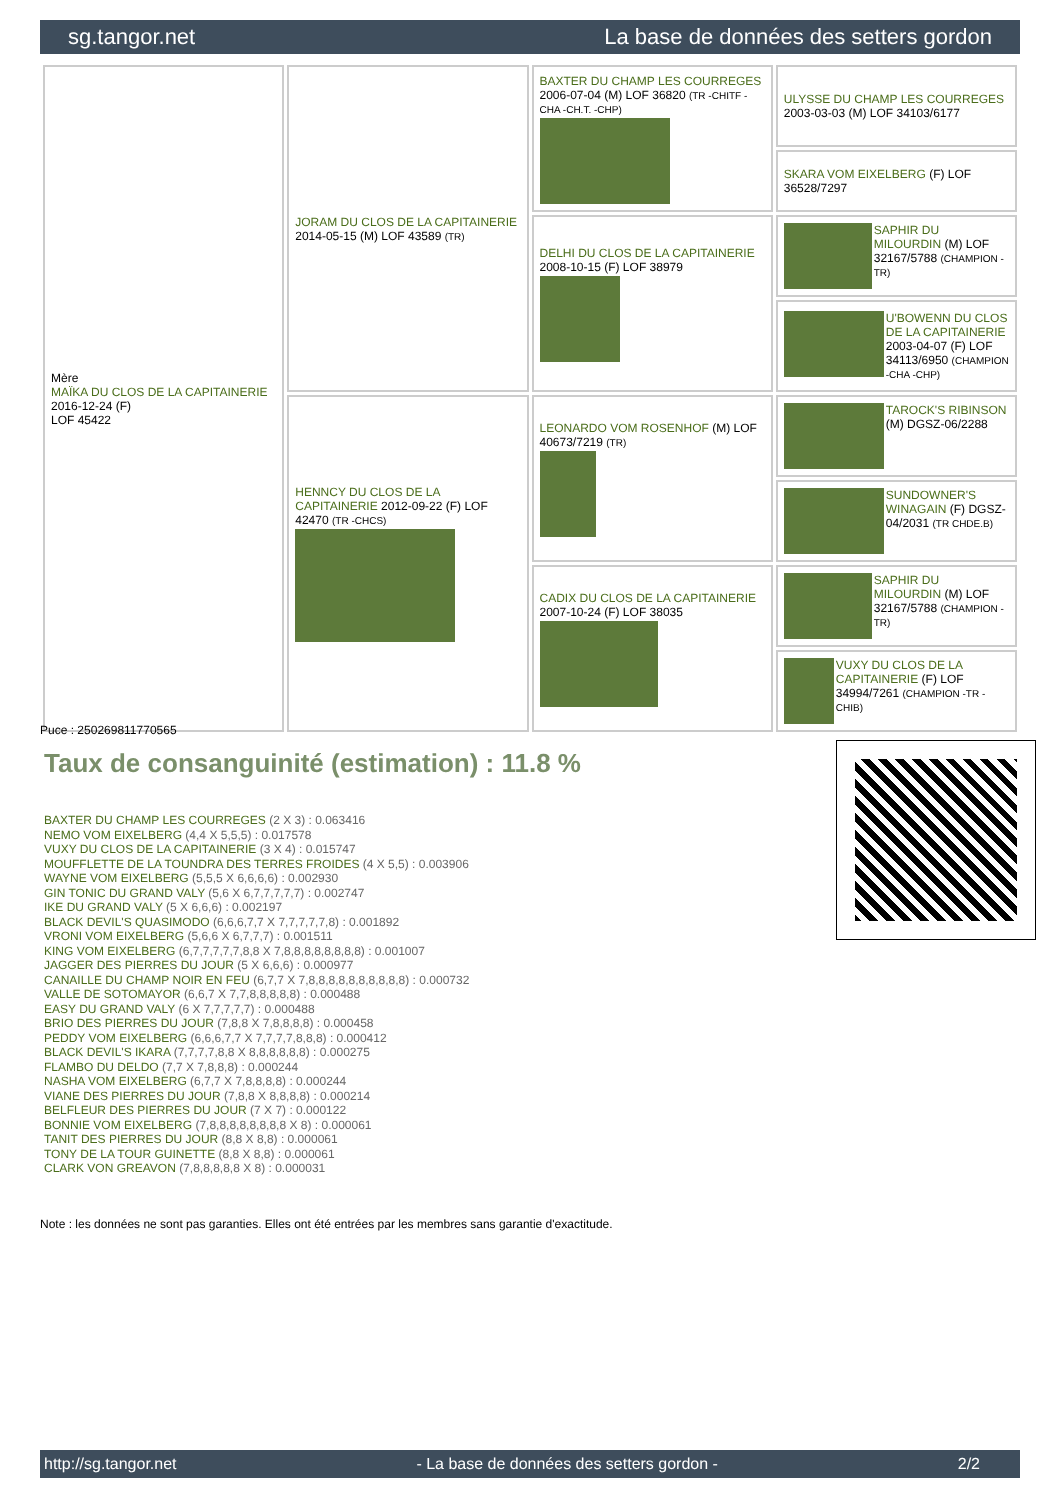sg.tangor.net La base de données des setters gordon
| Mère MAÏKA DU CLOS DE LA CAPITAINERIE 2016-12-24 (F) LOF 45422 | JORAM DU CLOS DE LA CAPITAINERIE 2014-05-15 (M) LOF 43589 (TR) | BAXTER DU CHAMP LES COURREGES 2006-07-04 (M) LOF 36820 (TR -CHITF -CHA -CH.T. -CHP) | ULYSSE DU CHAMP LES COURREGES 2003-03-03 (M) LOF 34103/6177 |
| | | | SKARA VOM EIXELBERG (F) LOF 36528/7297 |
| | | DELHI DU CLOS DE LA CAPITAINERIE 2008-10-15 (F) LOF 38979 | SAPHIR DU MILOURDIN (M) LOF 32167/5788 (CHAMPION -TR) |
| | | | U'BOWENN DU CLOS DE LA CAPITAINERIE 2003-04-07 (F) LOF 34113/6950 (CHAMPION -CHA -CHP) |
| | HENNCY DU CLOS DE LA CAPITAINERIE 2012-09-22 (F) LOF 42470 (TR -CHCS) | LEONARDO VOM ROSENHOF (M) LOF 40673/7219 (TR) | TAROCK'S RIBINSON (M) DGSZ-06/2288 |
| | | | SUNDOWNER'S WINAGAIN (F) DGSZ-04/2031 (TR CHDE.B) |
| | | CADIX DU CLOS DE LA CAPITAINERIE 2007-10-24 (F) LOF 38035 | SAPHIR DU MILOURDIN (M) LOF 32167/5788 (CHAMPION -TR) |
| | | | VUXY DU CLOS DE LA CAPITAINERIE (F) LOF 34994/7261 (CHAMPION -TR -CHIB) |
Puce : 250269811770565
Taux de consanguinité (estimation) : 11.8 %
BAXTER DU CHAMP LES COURREGES (2 X 3) : 0.063416
NEMO VOM EIXELBERG (4,4 X 5,5,5) : 0.017578
VUXY DU CLOS DE LA CAPITAINERIE (3 X 4) : 0.015747
MOUFFLETTE DE LA TOUNDRA DES TERRES FROIDES (4 X 5,5) : 0.003906
WAYNE VOM EIXELBERG (5,5,5 X 6,6,6,6) : 0.002930
GIN TONIC DU GRAND VALY (5,6 X 6,7,7,7,7,7) : 0.002747
IKE DU GRAND VALY (5 X 6,6,6) : 0.002197
BLACK DEVIL'S QUASIMODO (6,6,6,7,7 X 7,7,7,7,7,8) : 0.001892
VRONI VOM EIXELBERG (5,6,6 X 6,7,7,7) : 0.001511
KING VOM EIXELBERG (6,7,7,7,7,7,8,8 X 7,8,8,8,8,8,8,8,8) : 0.001007
JAGGER DES PIERRES DU JOUR (5 X 6,6,6) : 0.000977
CANAILLE DU CHAMP NOIR EN FEU (6,7,7 X 7,8,8,8,8,8,8,8,8,8,8) : 0.000732
VALLE DE SOTOMAYOR (6,6,7 X 7,7,8,8,8,8,8) : 0.000488
EASY DU GRAND VALY (6 X 7,7,7,7,7) : 0.000488
BRIO DES PIERRES DU JOUR (7,8,8 X 7,8,8,8,8) : 0.000458
PEDDY VOM EIXELBERG (6,6,6,7,7 X 7,7,7,7,8,8,8) : 0.000412
BLACK DEVIL'S IKARA (7,7,7,7,8,8 X 8,8,8,8,8,8) : 0.000275
FLAMBO DU DELDO (7,7 X 7,8,8,8) : 0.000244
NASHA VOM EIXELBERG (6,7,7 X 7,8,8,8,8) : 0.000244
VIANE DES PIERRES DU JOUR (7,8,8 X 8,8,8,8) : 0.000214
BELFLEUR DES PIERRES DU JOUR (7 X 7) : 0.000122
BONNIE VOM EIXELBERG (7,8,8,8,8,8,8,8,8 X 8) : 0.000061
TANIT DES PIERRES DU JOUR (8,8 X 8,8) : 0.000061
TONY DE LA TOUR GUINETTE (8,8 X 8,8) : 0.000061
CLARK VON GREAVON (7,8,8,8,8,8 X 8) : 0.000031
Note : les données ne sont pas garanties. Elles ont été entrées par les membres sans garantie d'exactitude.
http://sg.tangor.net - La base de données des setters gordon - 2/2